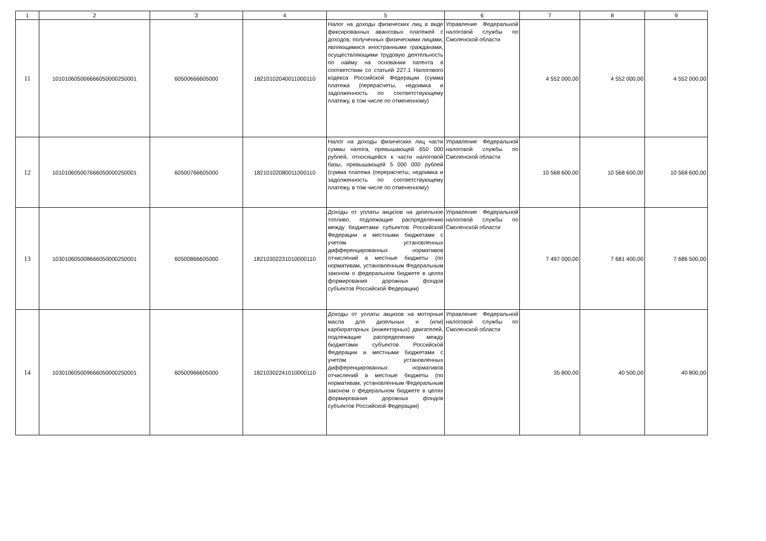| 1 | 2 | 3 | 4 | 5 | 6 | 7 | 8 | 9 |
| --- | --- | --- | --- | --- | --- | --- | --- | --- |
| 11 | 101010605006666050000250001 | 60500666605000 | 18210102040011000110 | Налог на доходы физических лиц в виде фиксированных авансовых платежей с доходов, полученных физическими лицами, являющимися иностранными гражданами, осуществляющими трудовую деятельность по найму на основании патента в соответствии со статьей 227.1 Налогового кодекса Российской Федерации (сумма платежа (перерасчеты, недоимка и задолженность по соответствующему платежу, в том числе по отмененному) | Управление Федеральной налоговой службы по Смоленской области | 4 552 000,00 | 4 552 000,00 | 4 552 000,00 |
| 12 | 101010605007666050000250001 | 60500766605000 | 18210102080011000110 | Налог на доходы физических лиц части суммы налога, превышающей 650 000 рублей, относящейся к части налоговой базы, превышающей 5 000 000 рублей (сумма платежа (перерасчеты, недоимка и задолженность по соответствующему платежу, в том числе по отмененному) | Управление Федеральной налоговой службы по Смоленской области | 10 568 600,00 | 10 568 600,00 | 10 568 600,00 |
| 13 | 103010605008666050000250001 | 60500866605000 | 18210302231010000110 | Доходы от уплаты акцизов на дизельное топливо, подлежащие распределению между бюджетами субъектов Российской Федерации и местными бюджетами с учетом установленных дифференцированных нормативов отчислений в местные бюджеты (по нормативам, установленным Федеральным законом о федеральном бюджете в целях формирования дорожных фондов субъектов Российской Федерации) | Управление Федеральной налоговой службы по Смоленской области | 7 497 000,00 | 7 681 400,00 | 7 686 500,00 |
| 14 | 103010605009666050000250001 | 60500966605000 | 18210302241010000110 | Доходы от уплаты акцизов на моторные масла для дизельных и (или) карбюраторных (инжекторных) двигателей, подлежащие распределению между бюджетами субъектов Российской Федерации и местными бюджетами с учетом установленных дифференцированных нормативов отчислений в местные бюджеты (по нормативам, установленным Федеральным законом о федеральном бюджете в целях формирования дорожных фондов субъектов Российской Федерации) | Управление Федеральной налоговой службы по Смоленской области | 35 800,00 | 40 500,00 | 40 800,00 |